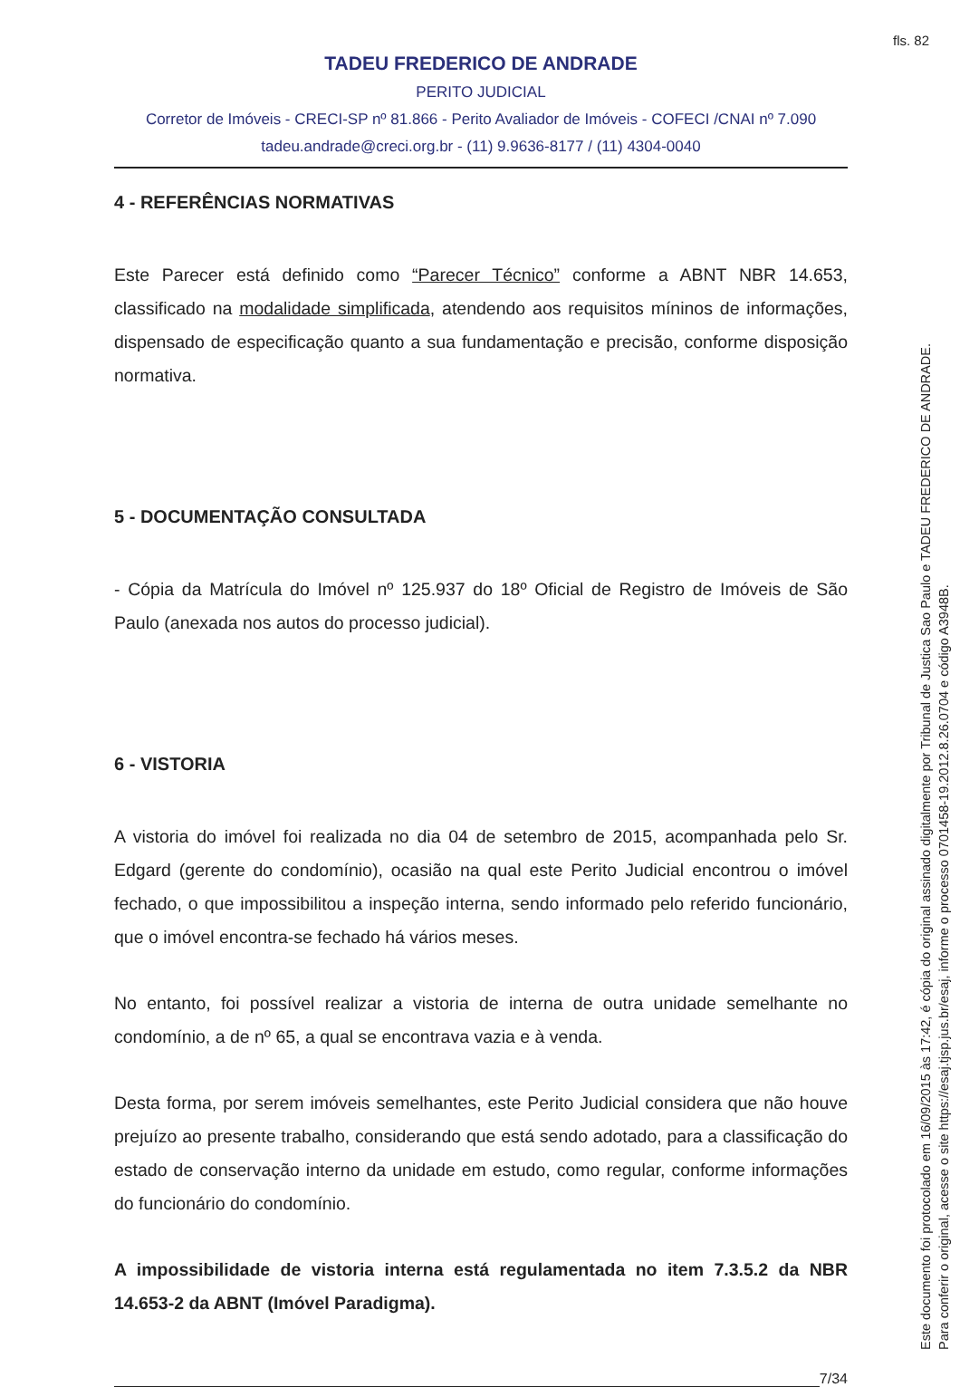fls. 82
TADEU FREDERICO DE ANDRADE
PERITO JUDICIAL
Corretor de Imóveis - CRECI-SP nº 81.866 - Perito Avaliador de Imóveis - COFECI /CNAI nº 7.090
tadeu.andrade@creci.org.br - (11) 9.9636-8177 / (11) 4304-0040
4 - REFERÊNCIAS NORMATIVAS
Este Parecer está definido como “Parecer Técnico” conforme a ABNT NBR 14.653, classificado na modalidade simplificada, atendendo aos requisitos míninos de informações, dispensado de especificação quanto a sua fundamentação e precisão, conforme disposição normativa.
5 - DOCUMENTAÇÃO CONSULTADA
- Cópia da Matrícula do Imóvel nº 125.937 do 18º Oficial de Registro de Imóveis de São Paulo (anexada nos autos do processo judicial).
6 - VISTORIA
A vistoria do imóvel foi realizada no dia 04 de setembro de 2015, acompanhada pelo Sr. Edgard (gerente do condomínio), ocasião na qual este Perito Judicial encontrou o imóvel fechado, o que impossibilitou a inspeção interna, sendo informado pelo referido funcionário, que o imóvel encontra-se fechado há vários meses.
No entanto, foi possível realizar a vistoria de interna de outra unidade semelhante no condomínio, a de nº 65, a qual se encontrava vazia e à venda.
Desta forma, por serem imóveis semelhantes, este Perito Judicial considera que não houve prejuízo ao presente trabalho, considerando que está sendo adotado, para a classificação do estado de conservação interno da unidade em estudo, como regular, conforme informações do funcionário do condomínio.
A impossibilidade de vistoria interna está regulamentada no item 7.3.5.2 da NBR 14.653-2 da ABNT (Imóvel Paradigma).
7/34
Este documento foi protocolado em 16/09/2015 às 17:42, é cópia do original assinado digitalmente por Tribunal de Justica Sao Paulo e TADEU FREDERICO DE ANDRADE.
Para conferir o original, acesse o site https://esaj.tjsp.jus.br/esaj, informe o processo 0701458-19.2012.8.26.0704 e código A3948B.